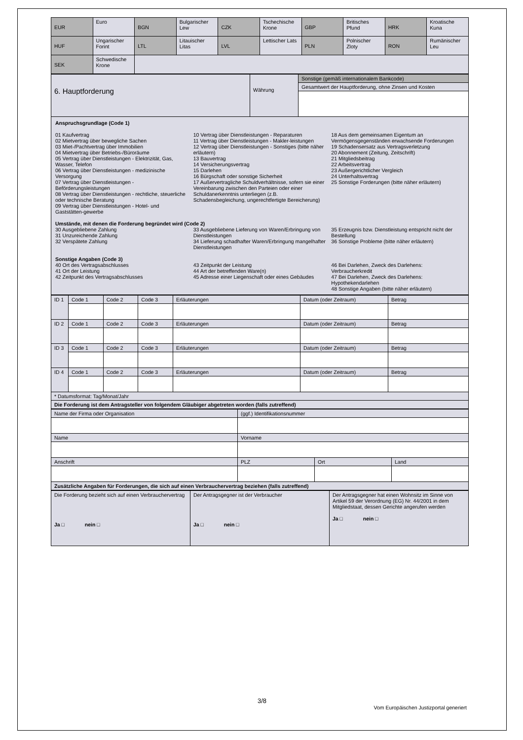| EUR | Euro | BGN | Bulgarischer Lew | CZK | Tschechische Krone | GBP | Britisches Pfund | HRK | Kroatische Kuna |
| HUF | Ungarischer Forint | LTL | Litauischer Litas | LVL | Lettischer Lats | PLN | Polnischer Zloty | RON | Rumänischer Leu |
| SEK | Schwedische Krone | | | | | | | | |
| 6. Hauptforderung | Währung | Sonstige (gemäß internationalem Bankcode) |
| | | Gesamtwert der Hauptforderung, ohne Zinsen und Kosten |
Anspruchsgrundlage (Code 1)
01 Kaufvertrag
02 Mietvertrag über bewegliche Sachen
03 Miet-/Pachtvertrag über Immobilien
04 Mietvertrag über Betriebs-/Büroräume
05 Vertrag über Dienstleistungen - Elektrizität, Gas, Wasser, Telefon
06 Vertrag über Dienstleistungen - medizinische Versorgung
07 Vertrag über Dienstleistungen - Beförderungsleistungen
08 Vertrag über Dienstleistungen - rechtliche, steuerliche oder technische Beratung
09 Vertrag über Dienstleistungen - Hotel- und Gaststätten-gewerbe
10 Vertrag über Dienstleistungen - Reparaturen
11 Vertrag über Dienstleistungen - Makler-leistungen
12 Vertrag über Dienstleistungen - Sonstiges (bitte näher erläutern)
13 Bauvertrag
14 Versicherungsvertrag
15 Darlehen
16 Bürgschaft oder sonstige Sicherheit
17 Außervertragliche Schuldverhältnisse, sofern sie einer Vereinbarung zwischen den Parteien oder einer Schuldanerkenntnis unterliegen (z.B. Schadensbegleichung, ungerechtfertigte Bereicherung)
18 Aus dem gemeinsamen Eigentum an Vermögensgegenständen erwachsende Forderungen
19 Schadensersatz aus Vertragsverletzung
20 Abonnement (Zeitung, Zeitschrift)
21 Mitgliedsbeitrag
22 Arbeitsvertrag
23 Außergerichtlicher Vergleich
24 Unterhaltsvertrag
25 Sonstige Forderungen (bitte näher erläutern)
Umstände, mit denen die Forderung begründet wird (Code 2)
30 Ausgebliebene Zahlung
31 Unzureichende Zahlung
32 Verspätete Zahlung
33 Ausgebliebene Lieferung von Waren/Erbringung von Dienstleistungen
34 Lieferung schadhafter Waren/Erbringung mangelhafter Dienstleistungen
35 Erzeugnis bzw. Dienstleistung entspricht nicht der Bestellung
36 Sonstige Probleme (bitte näher erläutern)
Sonstige Angaben (Code 3)
40 Ort des Vertragsabschlusses
41 Ort der Leistung
42 Zeitpunkt des Vertragsabschlusses
43 Zeitpunkt der Leistung
44 Art der betreffenden Ware(n)
45 Adresse einer Liegenschaft oder eines Gebäudes
46 Bei Darlehen, Zweck des Darlehens: Verbraucherkredit
47 Bei Darlehen, Zweck des Darlehens: Hypothekendarlehen
48 Sonstige Angaben (bitte näher erläutern)
| ID 1 | Code 1 | Code 2 | Code 3 | Erläuterungen | Datum (oder Zeitraum) | Betrag |
| ID 2 | Code 1 | Code 2 | Code 3 | Erläuterungen | Datum (oder Zeitraum) | Betrag |
| ID 3 | Code 1 | Code 2 | Code 3 | Erläuterungen | Datum (oder Zeitraum) | Betrag |
| ID 4 | Code 1 | Code 2 | Code 3 | Erläuterungen | Datum (oder Zeitraum) | Betrag |
| * Datumsformat: Tag/Monat/Jahr | | | | | | |
| Die Forderung ist dem Antragsteller von folgendem Gläubiger abgetreten worden (falls zutreffend) | | | | | | |
| Name der Firma oder Organisation | (ggf.) Identifikationsnummer | | |
| Name | Vorname | | |
| Anschrift | PLZ | Ort | Land |
| Zusätzliche Angaben für Forderungen, die sich auf einen Verbrauchervertrag beziehen (falls zutreffend) | | | |
| Die Forderung bezieht sich auf einen Verbrauchervertrag Ja □ nein □ | Der Antragsgegner ist der Verbraucher Ja □ nein □ | Der Antragsgegner hat einen Wohnsitz im Sinne von Artikel 59 der Verordnung (EG) Nr. 44/2001 in dem Mitgliedstaat, dessen Gerichte angerufen werden Ja □ nein □ |
3/8
Vom Europäischen Justizportal generiert